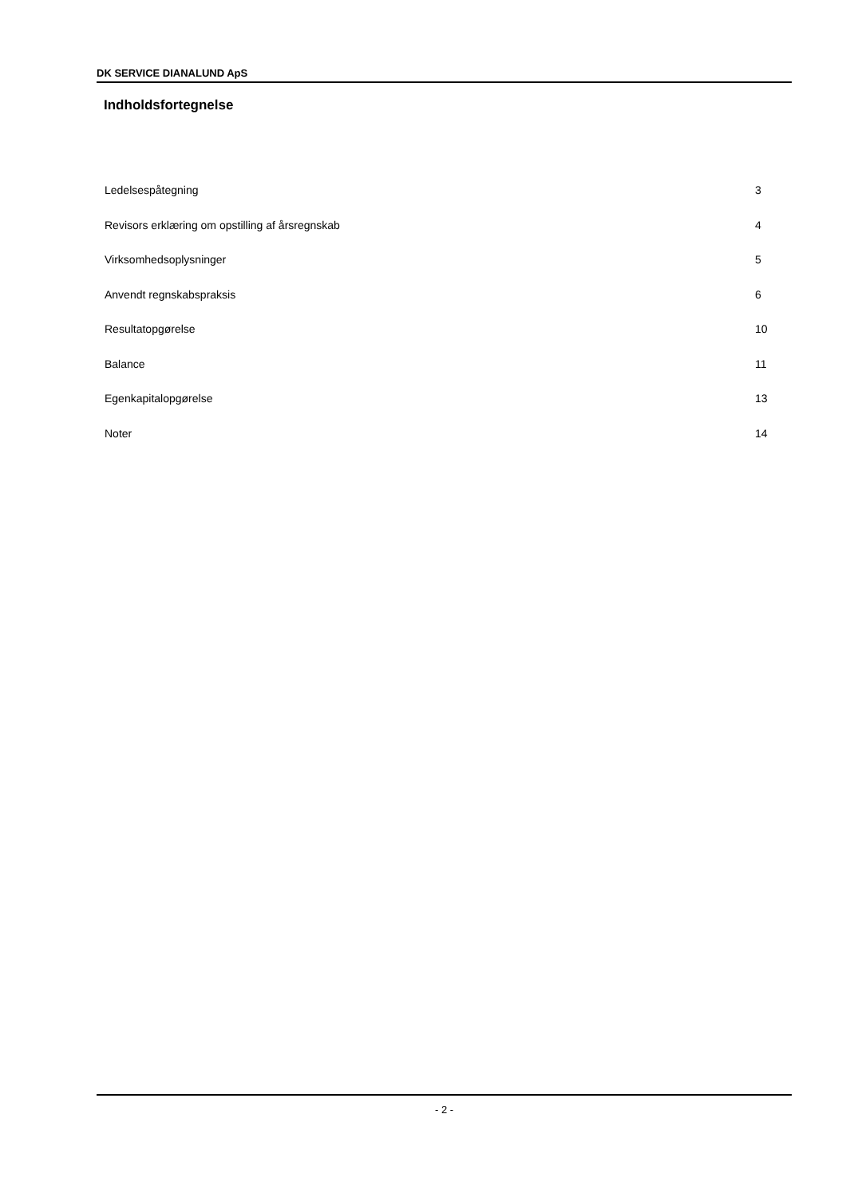DK SERVICE DIANALUND ApS
Indholdsfortegnelse
Ledelsespåtegning 3
Revisors erklæring om opstilling af årsregnskab 4
Virksomhedsoplysninger 5
Anvendt regnskabspraksis 6
Resultatopgørelse 10
Balance 11
Egenkapitalopgørelse 13
Noter 14
- 2 -